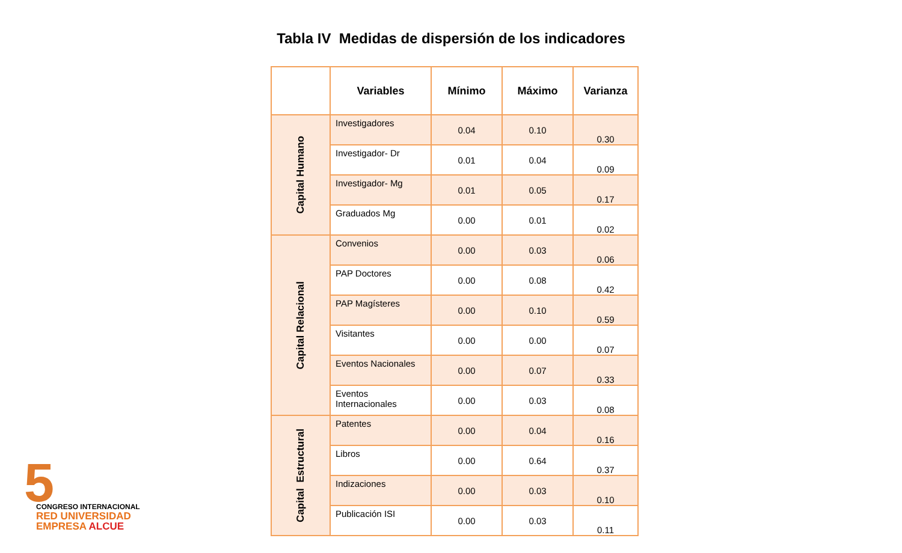Tabla IV Medidas de dispersión de los indicadores
| | Variables | Mínimo | Máximo | Varianza |
| --- | --- | --- | --- | --- |
| Capital Humano | Investigadores | 0.04 | 0.10 | 0.30 |
| | Investigador- Dr | 0.01 | 0.04 | 0.09 |
| | Investigador- Mg | 0.01 | 0.05 | 0.17 |
| | Graduados Mg | 0.00 | 0.01 | 0.02 |
| Capital Relacional | Convenios | 0.00 | 0.03 | 0.06 |
| | PAP Doctores | 0.00 | 0.08 | 0.42 |
| | PAP Magísteres | 0.00 | 0.10 | 0.59 |
| | Visitantes | 0.00 | 0.00 | 0.07 |
| | Eventos Nacionales | 0.00 | 0.07 | 0.33 |
| | Eventos Internacionales | 0.00 | 0.03 | 0.08 |
| Capital Estructural | Patentes | 0.00 | 0.04 | 0.16 |
| | Libros | 0.00 | 0.64 | 0.37 |
| | Indizaciones | 0.00 | 0.03 | 0.10 |
| | Publicación ISI | 0.00 | 0.03 | 0.11 |
5
CONGRESO INTERNACIONAL
RED UNIVERSIDAD
EMPRESA ALCUE